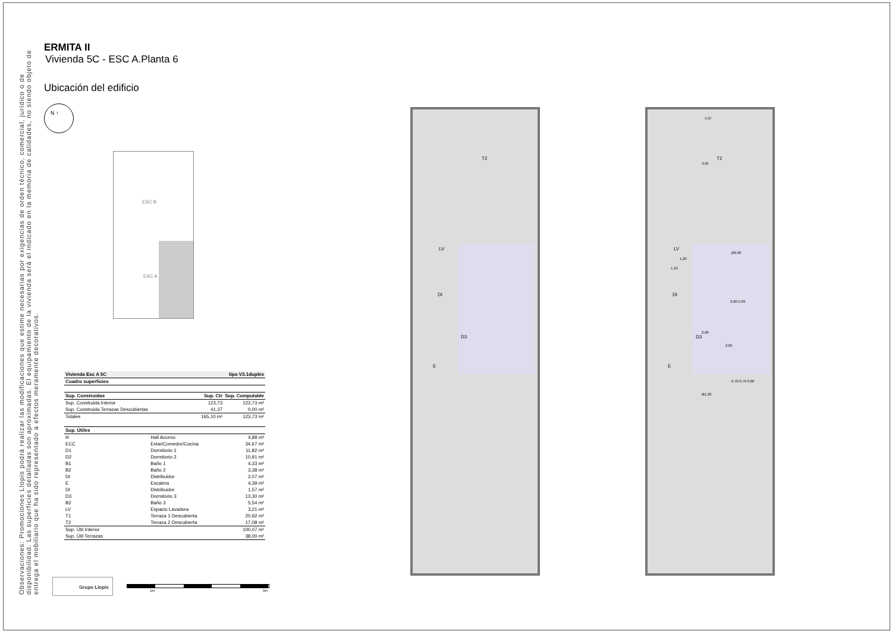Observaciones: Promociones Llopis podrá realizar las modificaciones que estime necesarias por exigencias de orden técnico, comercial, jurídico o de disponibilidad. Las superficies detalladas son aproximadas. El equipamiento de la vivienda será el indicado en la memoria de calidades, no siendo objeto de entrega el mobiliario que ha sido representado a efectos meramente decorativos.
ERMITA II
Vivienda 5C - ESC A.Planta 6
Ubicación del edificio
N ↑
ESC B
ESC A
| Vivienda Esc A 5C | | tipo V3.1duplex | |
| Cuadro superficies | | | |
| Sup. Construidas | | Sup. Ctr | Sup. Computable |
| Sup. Construida Interior | | 123,73 | 123,73 m² |
| Sup. Construida Terrazas Descubiertas | | 41,37 | 0,00 m² |
| Totales | | 165,10 m² | 123,73 m² |
| Sup. Útiles | | | |
| H | Hall Acceso | | 4,88 m² |
| ECC | Estar/Comedor/Cocina | | 34,67 m² |
| D1 | Dormitorio 1 | | 11,82 m² |
| D2 | Dormitorio 2 | | 10,91 m² |
| B1 | Baño 1 | | 4,33 m² |
| B2 | Baño 2 | | 3,38 m² |
| DI | Distribuidor | | 2,07 m² |
| E | Escalera | | 4,39 m² |
| DI | Distribuidor | | 1,57 m² |
| D3 | Dormitorio 3 | | 13,30 m² |
| B2 | Baño 3 | | 5,54 m² |
| LV | Espacio Lavadora | | 3,21 m² |
| T1 | Terraza 1 Descubierta | | 20,92 m² |
| T2 | Terraza 2 Descubierta | | 17,08 m² |
| Sup. Útil Interior | | | 100,07 m² |
| Sup. Útil Terrazas | | | 38,00 m² |
Grupo Llopis
1m 5m
T2
LV
DI
D3
E
T2
LV
DI
D3
E
4.37
3.95
Ø0.90
1.20
1.10
2.60 5.09
2.60
2.85
Ø1.20
0.70 0.70 0.60